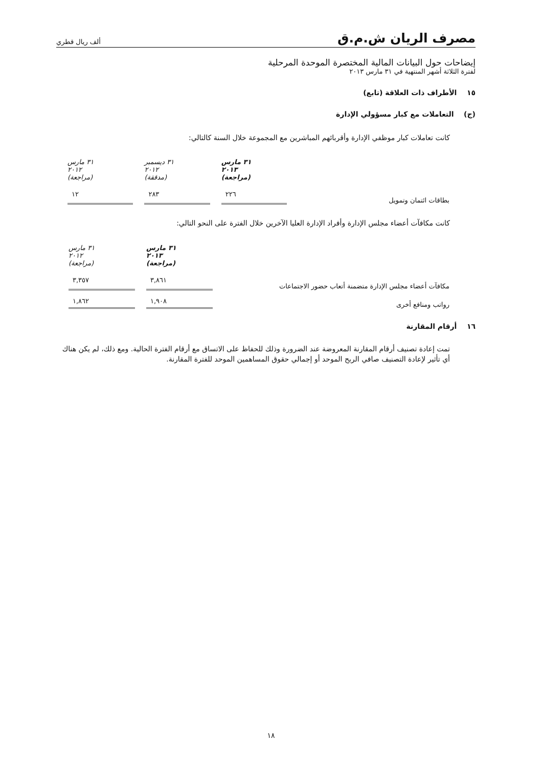مصرف الريان ش.م.ق ألف ريال قطري
إيضاحات حول البيانات المالية المختصرة الموحدة المرحلية
لفترة الثلاثة أشهر المنتهية في ٣١ مارس ٢٠١٣
١٥ الأطراف ذات العلاقة (تابع)
(ج) التعاملات مع كبار مسؤولي الإدارة
كانت تعاملات كبار موظفي الإدارة وأقربائهم المباشرين مع المجموعة خلال السنة كالتالي:
| | ٣١ مارس ٢٠١٣ (مراجعة) | ٣١ ديسمبر ٢٠١٢ (مدققة) | ٣١ مارس ٢٠١٢ (مراجعة) |
| بطاقات ائتمان وتمويل | ٢٢٦ | ٢٨٣ | ١٢ |
كانت مكافآت أعضاء مجلس الإدارة وأفراد الإدارة العليا الآخرين خلال الفترة على النحو التالي:
| | ٣١ مارس ٢٠١٣ (مراجعة) | ٣١ مارس ٢٠١٢ (مراجعة) |
| مكافآت أعضاء مجلس الإدارة متضمنة أتعاب حضور الاجتماعات | ٣,٨٦١ | ٣,٣٥٧ |
| رواتب ومنافع أخرى | ١,٩٠٨ | ١,٨٦٢ |
١٦ أرقام المقارنة
تمت إعادة تصنيف أرقام المقارنة المعروضة عند الضرورة وذلك للحفاظ على الاتساق مع أرقام الفترة الحالية. ومع ذلك، لم يكن هناك أي تأثير لإعادة التصنيف صافي الربح الموحد أو إجمالي حقوق المساهمين الموحد للفترة المقارنة.
١٨